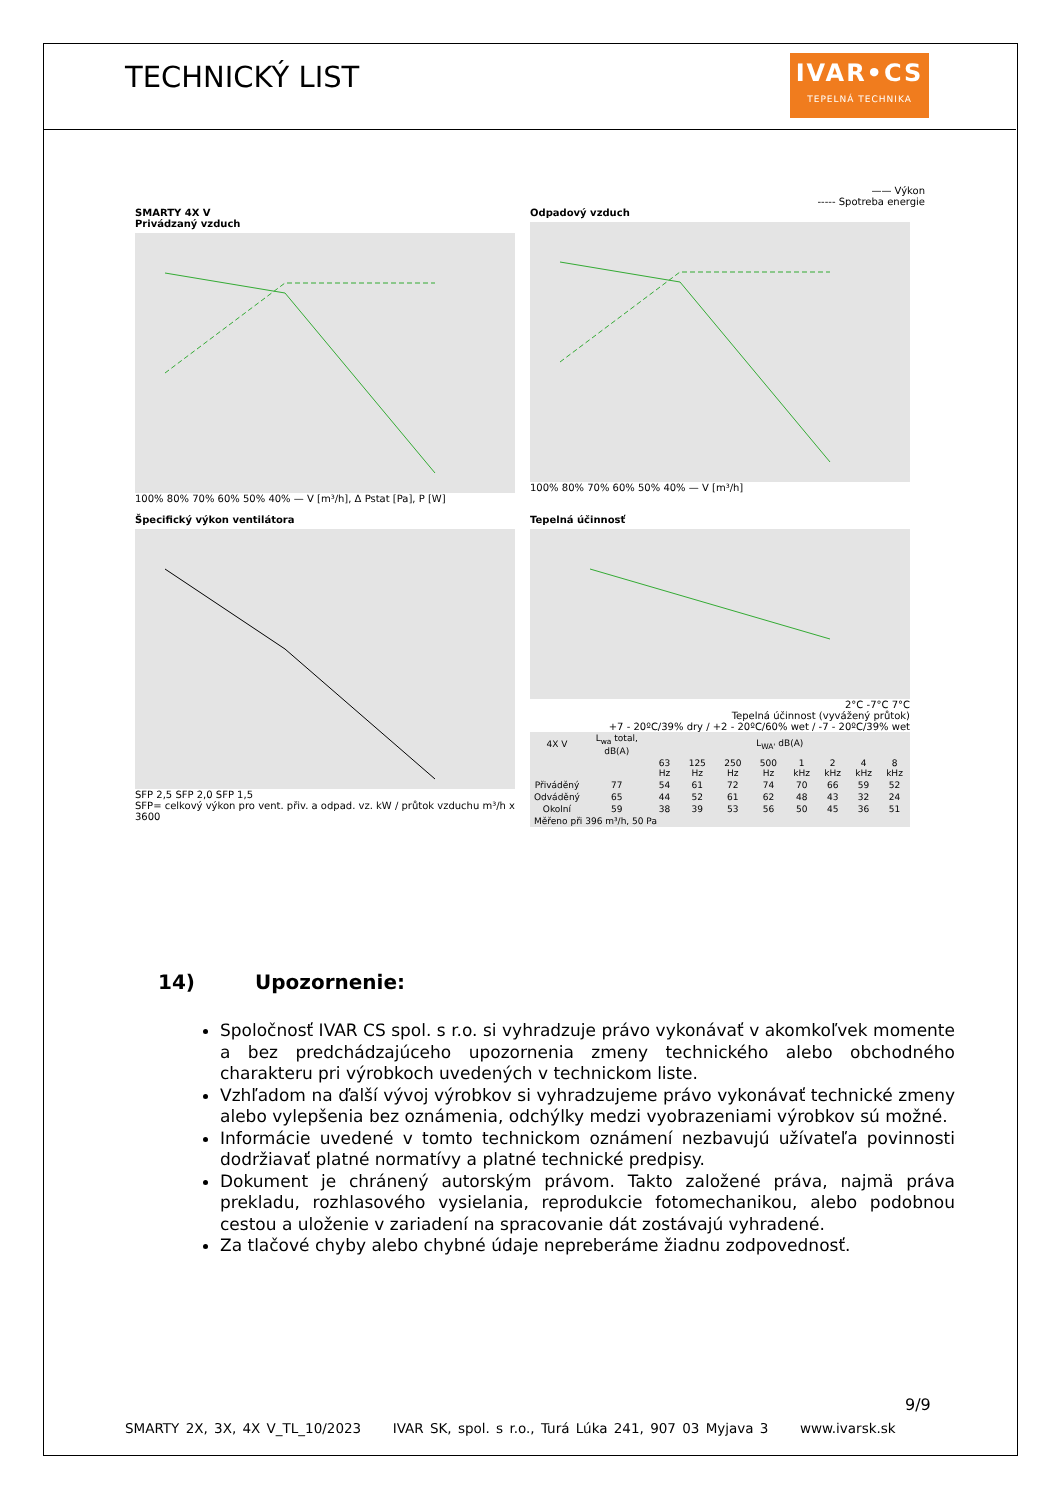TECHNICKÝ LIST
IVAR•CS
TEPELNÁ TECHNIKA
—— Výkon
----- Spotreba energie
SMARTY 4X V
Privádzaný vzduch
100% 80% 70% 60% 50% 40% — V [m³/h], Δ Pstat [Pa], P [W]
Odpadový vzduch
100% 80% 70% 60% 50% 40% — V [m³/h]
Špecifický výkon ventilátora
SFP 2,5 SFP 2,0 SFP 1,5
SFP= celkový výkon pro vent. přiv. a odpad. vz. kW / průtok vzduchu m³/h x 3600
Tepelná účinnosť
2°C -7°C 7°C
Tepelná účinnost (vyvážený průtok)
+7 - 20ºC/39% dry / +2 - 20ºC/60% wet / -7 - 20ºC/39% wet
| 4X V | L<sub>wa</sub> total, dB(A) | L<sub>WA'</sub> dB(A) | | | | | | | |
| --- | --- | --- | --- | --- | --- | --- | --- | --- | --- |
| | | 63 Hz | 125 Hz | 250 Hz | 500 Hz | 1 kHz | 2 kHz | 4 kHz | 8 kHz |
| Přiváděný | 77 | 54 | 61 | 72 | 74 | 70 | 66 | 59 | 52 |
| Odváděný | 65 | 44 | 52 | 61 | 62 | 48 | 43 | 32 | 24 |
| Okolní | 59 | 38 | 39 | 53 | 56 | 50 | 45 | 36 | 51 |
| Měřeno při 396 m³/h, 50 Pa | | | | | | | | | |
14) Upozornenie:
Spoločnosť IVAR CS spol. s r.o. si vyhradzuje právo vykonávať v akomkoľvek momente a bez predchádzajúceho upozornenia zmeny technického alebo obchodného charakteru pri výrobkoch uvedených v technickom liste.
Vzhľadom na ďalší vývoj výrobkov si vyhradzujeme právo vykonávať technické zmeny alebo vylepšenia bez oznámenia, odchýlky medzi vyobrazeniami výrobkov sú možné.
Informácie uvedené v tomto technickom oznámení nezbavujú užívateľa povinnosti dodržiavať platné normatívy a platné technické predpisy.
Dokument je chránený autorským právom. Takto založené práva, najmä práva prekladu, rozhlasového vysielania, reprodukcie fotomechanikou, alebo podobnou cestou a uloženie v zariadení na spracovanie dát zostávajú vyhradené.
Za tlačové chyby alebo chybné údaje nepreberáme žiadnu zodpovednosť.
9/9
SMARTY 2X, 3X, 4X V_TL_10/2023 IVAR SK, spol. s r.o., Turá Lúka 241, 907 03 Myjava 3 www.ivarsk.sk